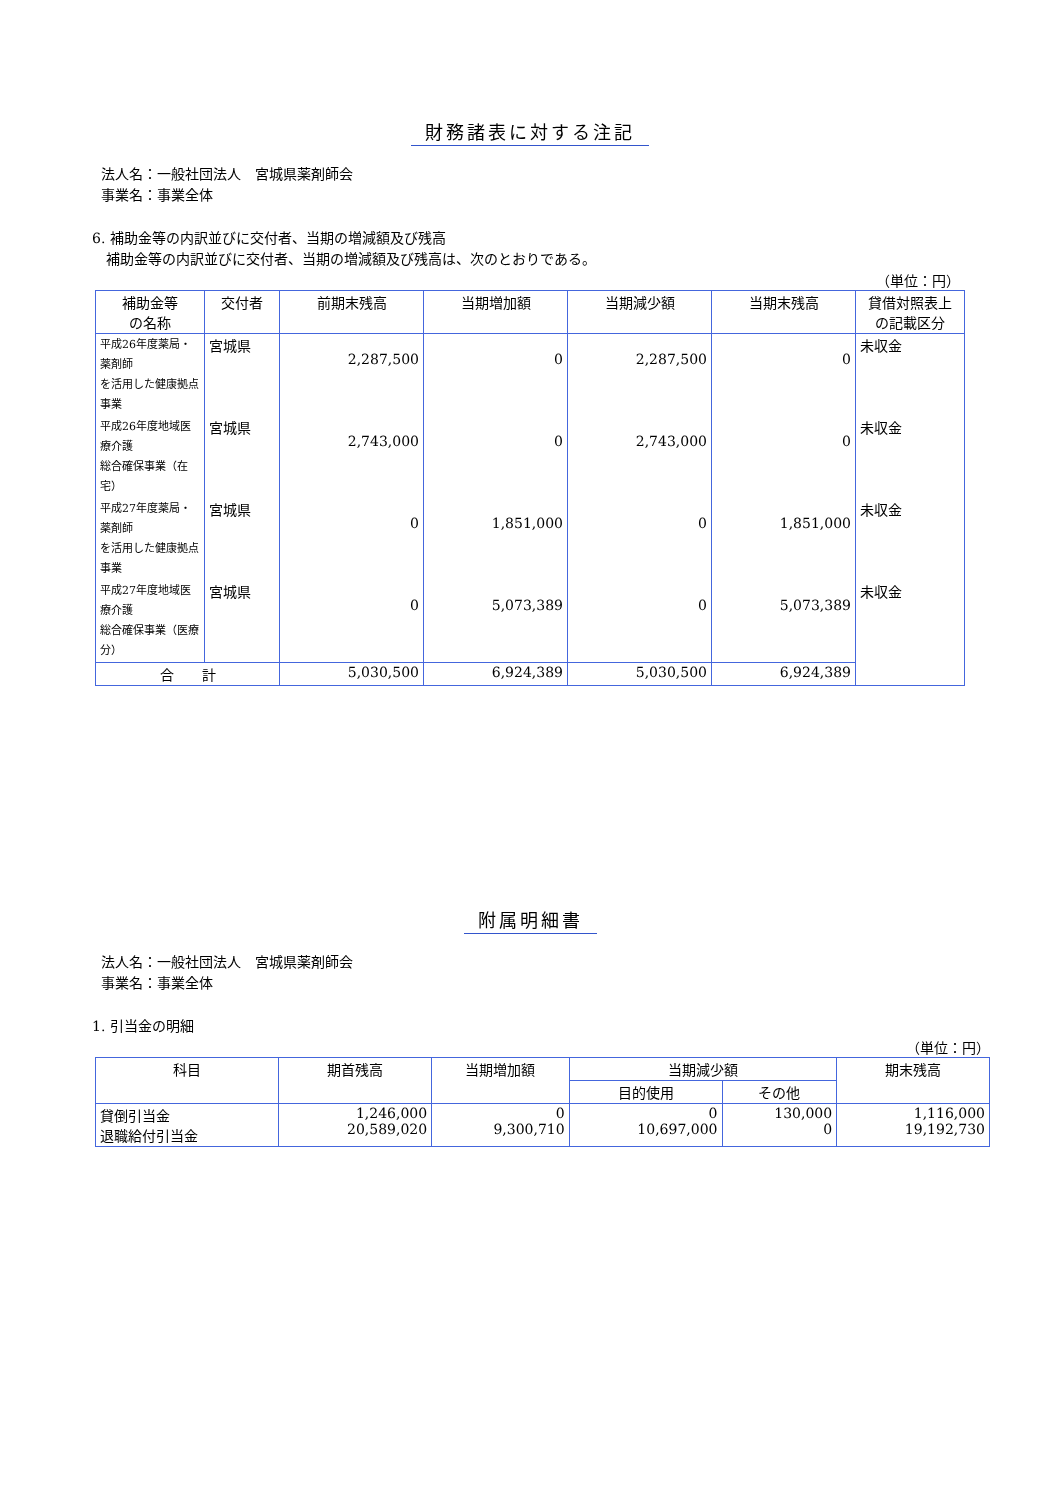財務諸表に対する注記
法人名：一般社団法人　宮城県薬剤師会
事業名：事業全体
6. 補助金等の内訳並びに交付者、当期の増減額及び残高
　補助金等の内訳並びに交付者、当期の増減額及び残高は、次のとおりである。
（単位：円）
| 補助金等 の名称 | 交付者 | 前期末残高 | 当期増加額 | 当期減少額 | 当期末残高 | 貸借対照表上 の記載区分 |
| --- | --- | --- | --- | --- | --- | --- |
| 平成26年度薬局・薬剤師 を活用した健康拠点事業 | 宮城県 | 2,287,500 | 0 | 2,287,500 | 0 | 未収金 |
| 平成26年度地域医療介護 総合確保事業（在宅） | 宮城県 | 2,743,000 | 0 | 2,743,000 | 0 | 未収金 |
| 平成27年度薬局・薬剤師 を活用した健康拠点事業 | 宮城県 | 0 | 1,851,000 | 0 | 1,851,000 | 未収金 |
| 平成27年度地域医療介護 総合確保事業（医療分） | 宮城県 | 0 | 5,073,389 | 0 | 5,073,389 | 未収金 |
| 合 計 | | 5,030,500 | 6,924,389 | 5,030,500 | 6,924,389 | |
附属明細書
法人名：一般社団法人　宮城県薬剤師会
事業名：事業全体
1. 引当金の明細
（単位：円）
| 科目 | 期首残高 | 当期増加額 | 当期減少額 | | 期末残高 |
| --- | --- | --- | --- | --- | --- |
| | | | 目的使用 | その他 | |
| 貸倒引当金 退職給付引当金 | 1,246,000 20,589,020 | 0 9,300,710 | 0 10,697,000 | 130,000 0 | 1,116,000 19,192,730 |